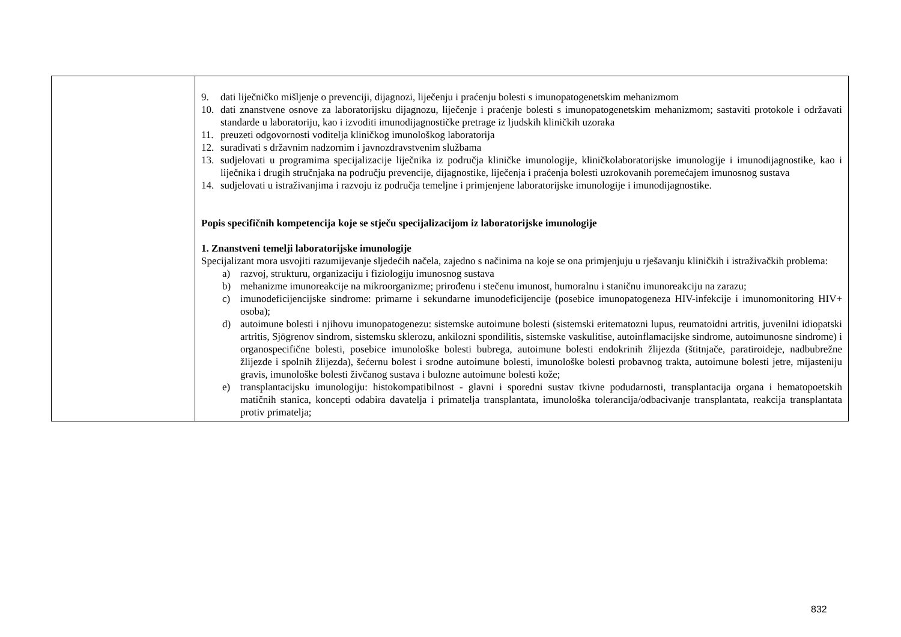| | 9. dati liječničko mišljenje o prevenciji, dijagnozi, liječenju i praćenju bolesti s imunopatogenetskim mehanizmom 10. dati znanstvene osnove za laboratorijsku dijagnozu, liječenje i praćenje bolesti s imunopatogenetskim mehanizmom; sastaviti protokole i održavati standarde u laboratoriju, kao i izvoditi imunodijagnostičke pretrage iz ljudskih kliničkih uzoraka 11. preuzeti odgovornosti voditelja kliničkog imunološkog laboratorija 12. surađivati s državnim nadzornim i javnozdravstvenim službama 13. sudjelovati u programima specijalizacije liječnika iz područja kliničke imunologije, kliničkolaboratorijske imunologije i imunodijagnostike, kao i liječnika i drugih stručnjaka na području prevencije, dijagnostike, liječenja i praćenja bolesti uzrokovanih poremećajem imunosnog sustava 14. sudjelovati u istraživanjima i razvoju iz područja temeljne i primjenjene laboratorijske imunologije i imunodijagnostike. Popis specifičnih kompetencija koje se stječu specijalizacijom iz laboratorijske imunologije 1. Znanstveni temelji laboratorijske imunologije Specijalizant mora usvojiti razumijevanje sljedećih načela, zajedno s načinima na koje se ona primjenjuju u rješavanju kliničkih i istraživačkih problema: a) razvoj, strukturu, organizaciju i fiziologiju imunosnog sustava b) mehanizme imunoreakcije na mikroorganizme; prirođenu i stečenu imunost, humoralnu i staničnu imunoreakciju na zarazu; c) imunodeficijencijske sindrome: primarne i sekundarne imunodeficijencije (posebice imunopatogeneza HIV-infekcije i imunomonitoring HIV+ osoba); d) autoimune bolesti i njihovu imunopatogenezu: sistemske autoimune bolesti (sistemski eritematozni lupus, reumatoidni artritis, juvenilni idiopatski artritis, Sjögrenov sindrom, sistemsku sklerozu, ankilozni spondilitis, sistemske vaskulitise, autoinflamacijske sindrome, autoimunosne sindrome) i organospecifične bolesti, posebice imunološke bolesti bubrega, autoimune bolesti endokrinih žlijezda (štitnjače, paratiroideje, nadbubrežne žlijezde i spolnih žlijezda), šećernu bolest i srodne autoimune bolesti, imunološke bolesti probavnog trakta, autoimune bolesti jetre, mijasteniju gravis, imunološke bolesti živčanog sustava i bulozne autoimune bolesti kože; e) transplantacijsku imunologiju: histokompatibilnost - glavni i sporedni sustav tkivne podudarnosti, transplantacija organa i hematopoetskih matičnih stanica, koncepti odabira davatelja i primatelja transplantata, imunološka tolerancija/odbacivanje transplantata, reakcija transplantata protiv primatelja; |
832